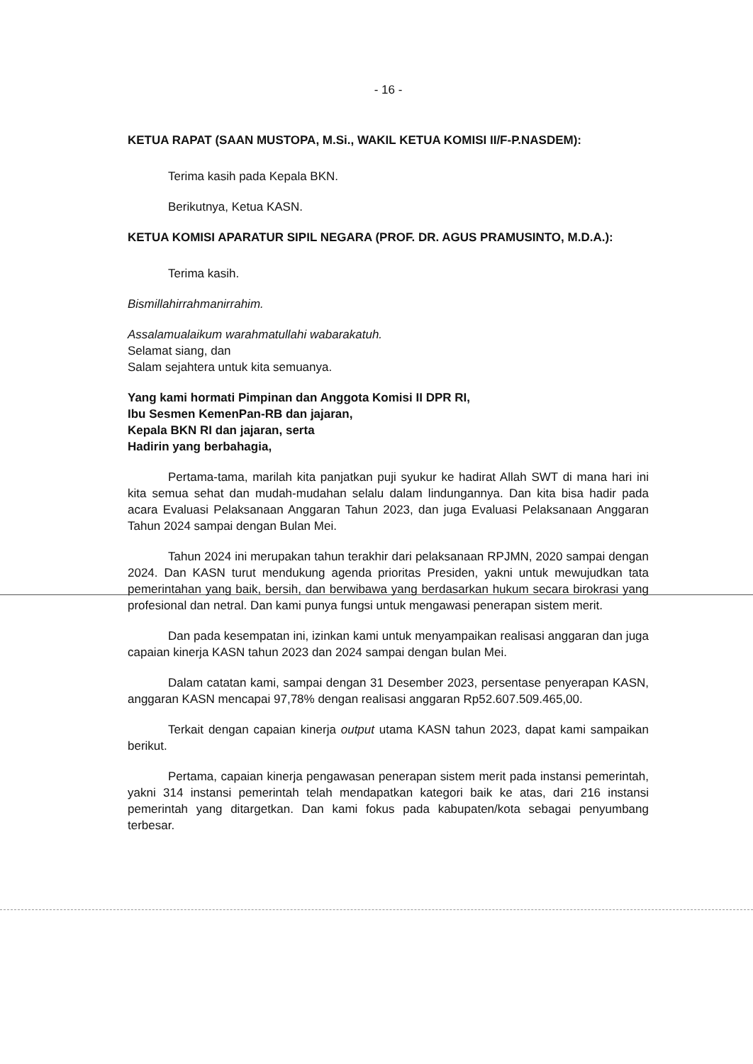- 16 -
KETUA RAPAT (SAAN MUSTOPA, M.Si., WAKIL KETUA KOMISI II/F-P.NASDEM):
Terima kasih pada Kepala BKN.
Berikutnya, Ketua KASN.
KETUA KOMISI APARATUR SIPIL NEGARA (PROF. DR. AGUS PRAMUSINTO, M.D.A.):
Terima kasih.
Bismillahirrahmanirrahim.
Assalamualaikum warahmatullahi wabarakatuh.
Selamat siang, dan
Salam sejahtera untuk kita semuanya.
Yang kami hormati Pimpinan dan Anggota Komisi II DPR RI,
Ibu Sesmen KemenPan-RB dan jajaran,
Kepala BKN RI dan jajaran, serta
Hadirin yang berbahagia,
Pertama-tama, marilah kita panjatkan puji syukur ke hadirat Allah SWT di mana hari ini kita semua sehat dan mudah-mudahan selalu dalam lindungannya. Dan kita bisa hadir pada acara Evaluasi Pelaksanaan Anggaran Tahun 2023, dan juga Evaluasi Pelaksanaan Anggaran Tahun 2024 sampai dengan Bulan Mei.
Tahun 2024 ini merupakan tahun terakhir dari pelaksanaan RPJMN, 2020 sampai dengan 2024. Dan KASN turut mendukung agenda prioritas Presiden, yakni untuk mewujudkan tata pemerintahan yang baik, bersih, dan berwibawa yang berdasarkan hukum secara birokrasi yang profesional dan netral. Dan kami punya fungsi untuk mengawasi penerapan sistem merit.
Dan pada kesempatan ini, izinkan kami untuk menyampaikan realisasi anggaran dan juga capaian kinerja KASN tahun 2023 dan 2024 sampai dengan bulan Mei.
Dalam catatan kami, sampai dengan 31 Desember 2023, persentase penyerapan KASN, anggaran KASN mencapai 97,78% dengan realisasi anggaran Rp52.607.509.465,00.
Terkait dengan capaian kinerja output utama KASN tahun 2023, dapat kami sampaikan berikut.
Pertama, capaian kinerja pengawasan penerapan sistem merit pada instansi pemerintah, yakni 314 instansi pemerintah telah mendapatkan kategori baik ke atas, dari 216 instansi pemerintah yang ditargetkan. Dan kami fokus pada kabupaten/kota sebagai penyumbang terbesar.